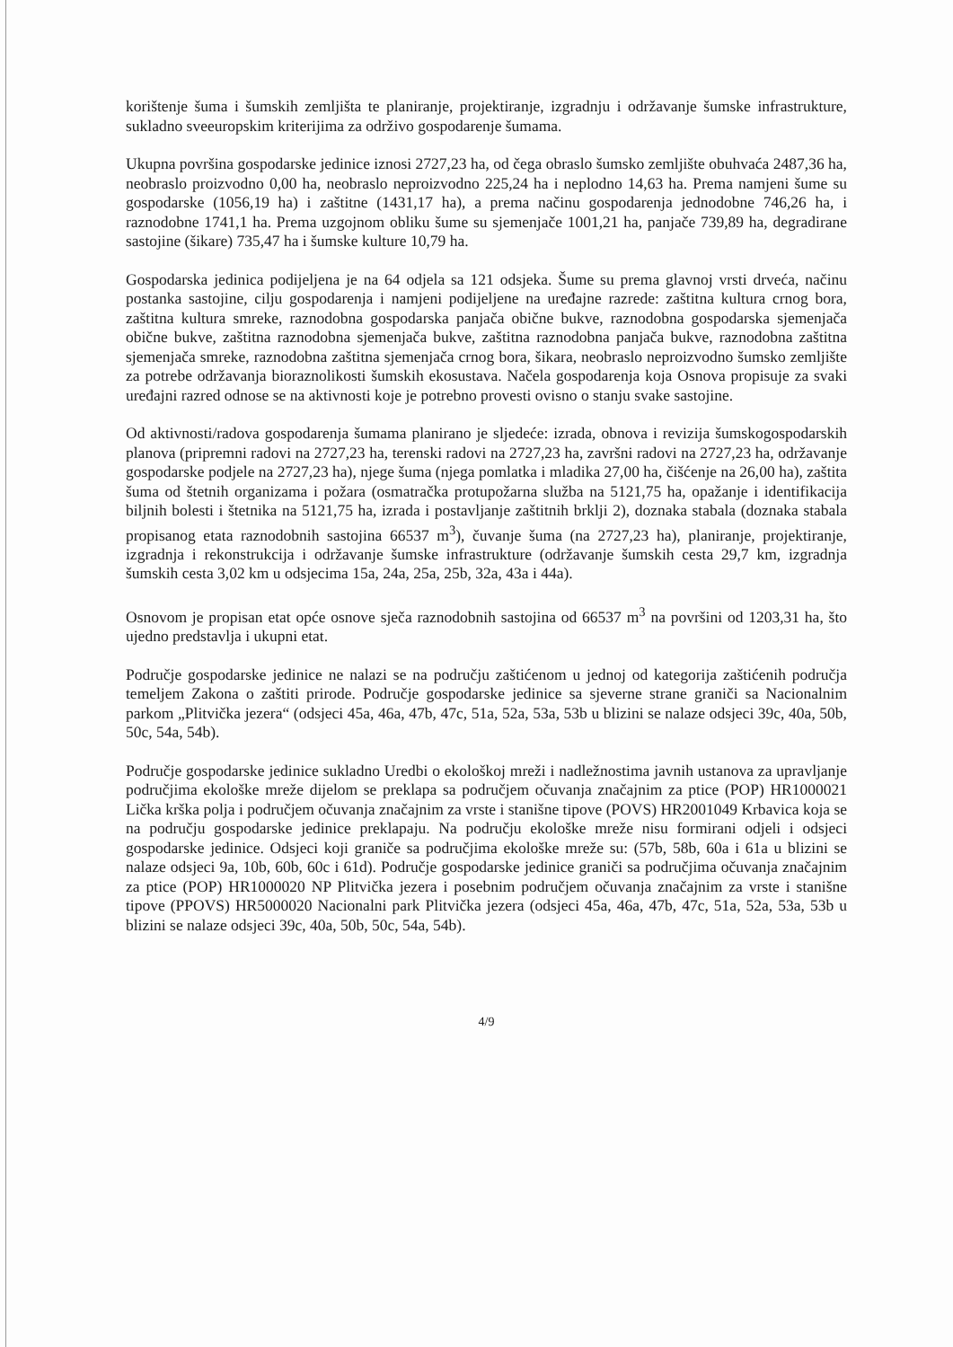korištenje šuma i šumskih zemljišta te planiranje, projektiranje, izgradnju i održavanje šumske infrastrukture, sukladno sveeuropskim kriterijima za održivo gospodarenje šumama.
Ukupna površina gospodarske jedinice iznosi 2727,23 ha, od čega obraslo šumsko zemljište obuhvaća 2487,36 ha, neobraslo proizvodno 0,00 ha, neobraslo neproizvodno 225,24 ha i neplodno 14,63 ha. Prema namjeni šume su gospodarske (1056,19 ha) i zaštitne (1431,17 ha), a prema načinu gospodarenja jednodobne 746,26 ha, i raznodobne 1741,1 ha. Prema uzgojnom obliku šume su sjemenjače 1001,21 ha, panjače 739,89 ha, degradirane sastojine (šikare) 735,47 ha i šumske kulture 10,79 ha.
Gospodarska jedinica podijeljena je na 64 odjela sa 121 odsjeka. Šume su prema glavnoj vrsti drveća, načinu postanka sastojine, cilju gospodarenja i namjeni podijeljene na uređajne razrede: zaštitna kultura crnog bora, zaštitna kultura smreke, raznodobna gospodarska panjača obične bukve, raznodobna gospodarska sjemenjača obične bukve, zaštitna raznodobna sjemenjača bukve, zaštitna raznodobna panjača bukve, raznodobna zaštitna sjemenjača smreke, raznodobna zaštitna sjemenjača crnog bora, šikara, neobraslo neproizvodno šumsko zemljište za potrebe održavanja bioraznolikosti šumskih ekosustava. Načela gospodarenja koja Osnova propisuje za svaki uređajni razred odnose se na aktivnosti koje je potrebno provesti ovisno o stanju svake sastojine.
Od aktivnosti/radova gospodarenja šumama planirano je sljedeće: izrada, obnova i revizija šumskogospodarskih planova (pripremni radovi na 2727,23 ha, terenski radovi na 2727,23 ha, završni radovi na 2727,23 ha, održavanje gospodarske podjele na 2727,23 ha), njege šuma (njega pomlatka i mladika 27,00 ha, čišćenje na 26,00 ha), zaštita šuma od štetnih organizama i požara (osmatračka protupožarna služba na 5121,75 ha, opažanje i identifikacija biljnih bolesti i štetnika na 5121,75 ha, izrada i postavljanje zaštitnih brklji 2), doznaka stabala (doznaka stabala propisanog etata raznodobnih sastojina 66537 m<sup>3</sup>), čuvanje šuma (na 2727,23 ha), planiranje, projektiranje, izgradnja i rekonstrukcija i održavanje šumske infrastrukture (održavanje šumskih cesta 29,7 km, izgradnja šumskih cesta 3,02 km u odsjecima 15a, 24a, 25a, 25b, 32a, 43a i 44a).
Osnovom je propisan etat opće osnove sječa raznodobnih sastojina od 66537 m<sup>3</sup> na površini od 1203,31 ha, što ujedno predstavlja i ukupni etat.
Područje gospodarske jedinice ne nalazi se na području zaštićenom u jednoj od kategorija zaštićenih područja temeljem Zakona o zaštiti prirode. Područje gospodarske jedinice sa sjeverne strane graniči sa Nacionalnim parkom „Plitvička jezera“ (odsjeci 45a, 46a, 47b, 47c, 51a, 52a, 53a, 53b u blizini se nalaze odsjeci 39c, 40a, 50b, 50c, 54a, 54b).
Područje gospodarske jedinice sukladno Uredbi o ekološkoj mreži i nadležnostima javnih ustanova za upravljanje područjima ekološke mreže dijelom se preklapa sa područjem očuvanja značajnim za ptice (POP) HR1000021 Lička krška polja i područjem očuvanja značajnim za vrste i stanišne tipove (POVS) HR2001049 Krbavica koja se na području gospodarske jedinice preklapaju. Na području ekološke mreže nisu formirani odjeli i odsjeci gospodarske jedinice. Odsjeci koji graniče sa područjima ekološke mreže su: (57b, 58b, 60a i 61a u blizini se nalaze odsjeci 9a, 10b, 60b, 60c i 61d). Područje gospodarske jedinice graniči sa područjima očuvanja značajnim za ptice (POP) HR1000020 NP Plitvička jezera i posebnim područjem očuvanja značajnim za vrste i stanišne tipove (PPOVS) HR5000020 Nacionalni park Plitvička jezera (odsjeci 45a, 46a, 47b, 47c, 51a, 52a, 53a, 53b u blizini se nalaze odsjeci 39c, 40a, 50b, 50c, 54a, 54b).
4/9